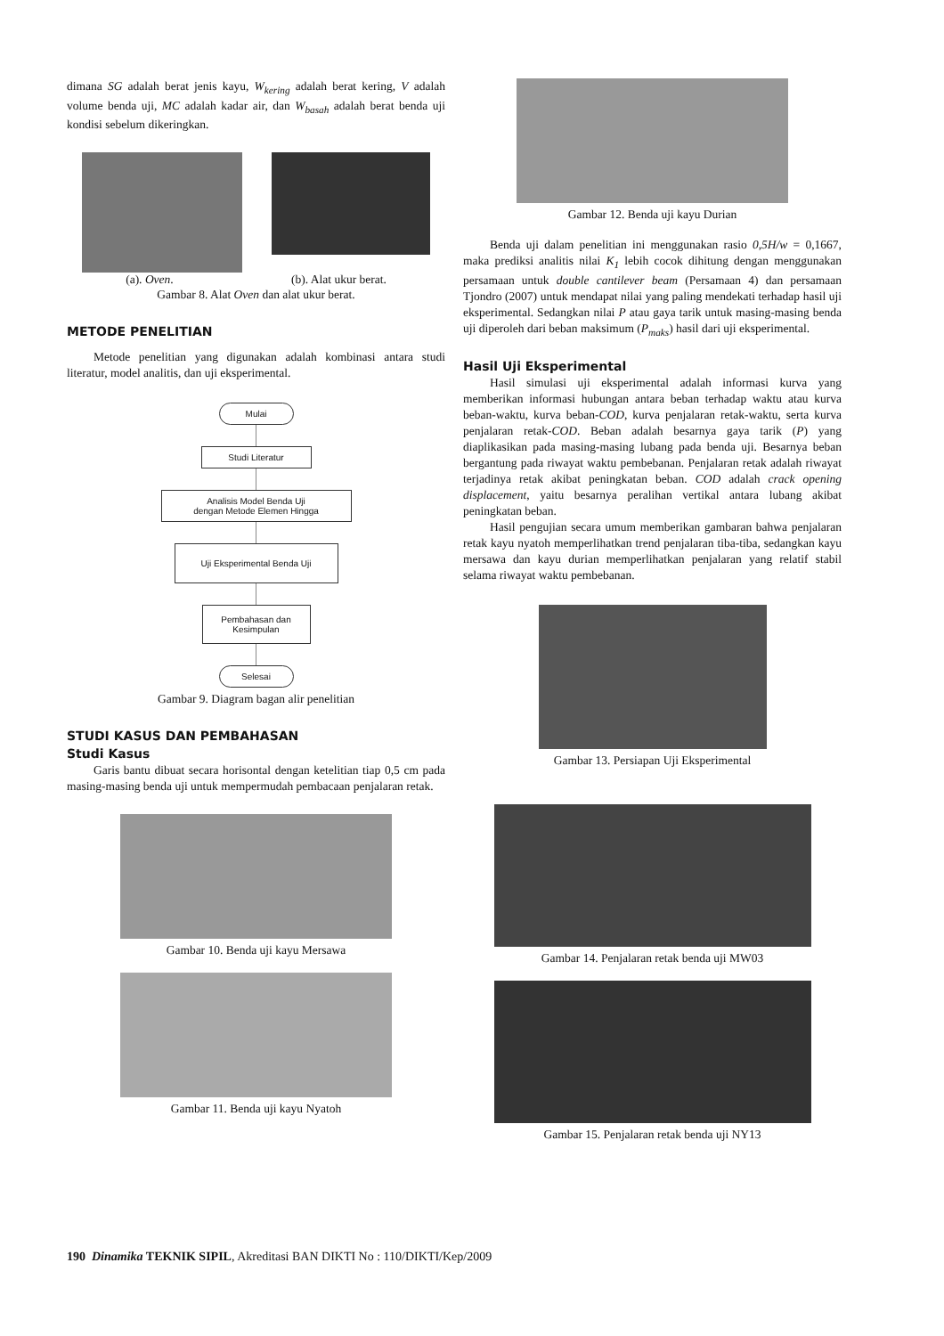dimana SG adalah berat jenis kayu, W<sub>kering</sub> adalah berat kering, V adalah volume benda uji, MC adalah kadar air, dan W<sub>basah</sub> adalah berat benda uji kondisi sebelum dikeringkan.
(a). Oven. (b). Alat ukur berat.
Gambar 8. Alat Oven dan alat ukur berat.
METODE PENELITIAN
Metode penelitian yang digunakan adalah kombinasi antara studi literatur, model analitis, dan uji eksperimental.
Mulai
Studi Literatur
Analisis Model Benda Uji
dengan Metode Elemen Hingga
Uji Eksperimental Benda Uji
Pembahasan dan
Kesimpulan
Selesai
Gambar 9. Diagram bagan alir penelitian
STUDI KASUS DAN PEMBAHASAN
Studi Kasus
Garis bantu dibuat secara horisontal dengan ketelitian tiap 0,5 cm pada masing-masing benda uji untuk mempermudah pembacaan penjalaran retak.
Gambar 10. Benda uji kayu Mersawa
Gambar 11. Benda uji kayu Nyatoh
Gambar 12. Benda uji kayu Durian
Benda uji dalam penelitian ini menggunakan rasio 0,5H/w = 0,1667, maka prediksi analitis nilai K<sub>1</sub> lebih cocok dihitung dengan menggunakan persamaan untuk double cantilever beam (Persamaan 4) dan persamaan Tjondro (2007) untuk mendapat nilai yang paling mendekati terhadap hasil uji eksperimental. Sedangkan nilai P atau gaya tarik untuk masing-masing benda uji diperoleh dari beban maksimum (P<sub>maks</sub>) hasil dari uji eksperimental.
Hasil Uji Eksperimental
Hasil simulasi uji eksperimental adalah informasi kurva yang memberikan informasi hubungan antara beban terhadap waktu atau kurva beban-waktu, kurva beban-COD, kurva penjalaran retak-waktu, serta kurva penjalaran retak-COD. Beban adalah besarnya gaya tarik (P) yang diaplikasikan pada masing-masing lubang pada benda uji. Besarnya beban bergantung pada riwayat waktu pembebanan. Penjalaran retak adalah riwayat terjadinya retak akibat peningkatan beban. COD adalah crack opening displacement, yaitu besarnya peralihan vertikal antara lubang akibat peningkatan beban.
Hasil pengujian secara umum memberikan gambaran bahwa penjalaran retak kayu nyatoh memperlihatkan trend penjalaran tiba-tiba, sedangkan kayu mersawa dan kayu durian memperlihatkan penjalaran yang relatif stabil selama riwayat waktu pembebanan.
Gambar 13. Persiapan Uji Eksperimental
Gambar 14. Penjalaran retak benda uji MW03
Gambar 15. Penjalaran retak benda uji NY13
190 Dinamika TEKNIK SIPIL, Akreditasi BAN DIKTI No : 110/DIKTI/Kep/2009